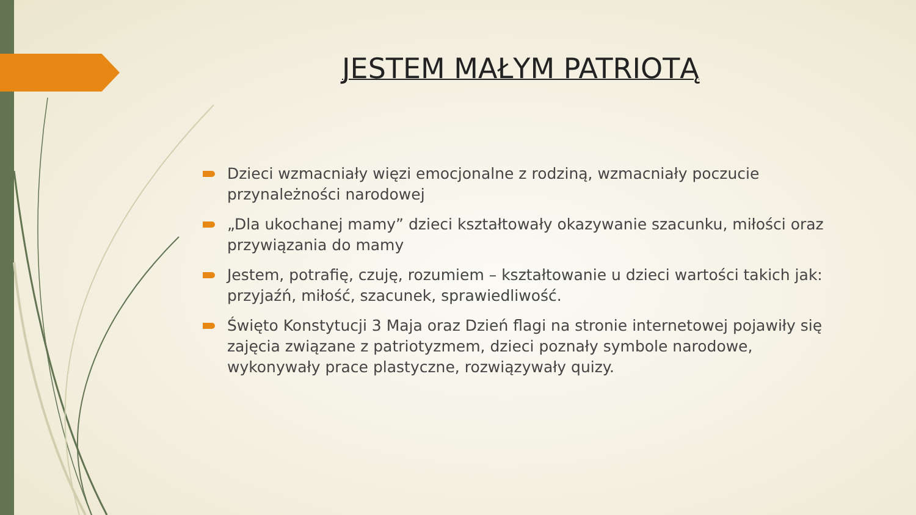JESTEM MAŁYM PATRIOTĄ
Dzieci wzmacniały więzi emocjonalne z rodziną, wzmacniały poczucie przynależności narodowej
„Dla ukochanej mamy” dzieci kształtowały okazywanie szacunku, miłości oraz przywiązania do mamy
Jestem, potrafię, czuję, rozumiem – kształtowanie u dzieci wartości takich jak: przyjaźń, miłość, szacunek, sprawiedliwość.
Święto Konstytucji 3 Maja oraz Dzień flagi na stronie internetowej pojawiły się zajęcia związane z patriotyzmem, dzieci poznały symbole narodowe, wykonywały prace plastyczne, rozwiązywały quizy.